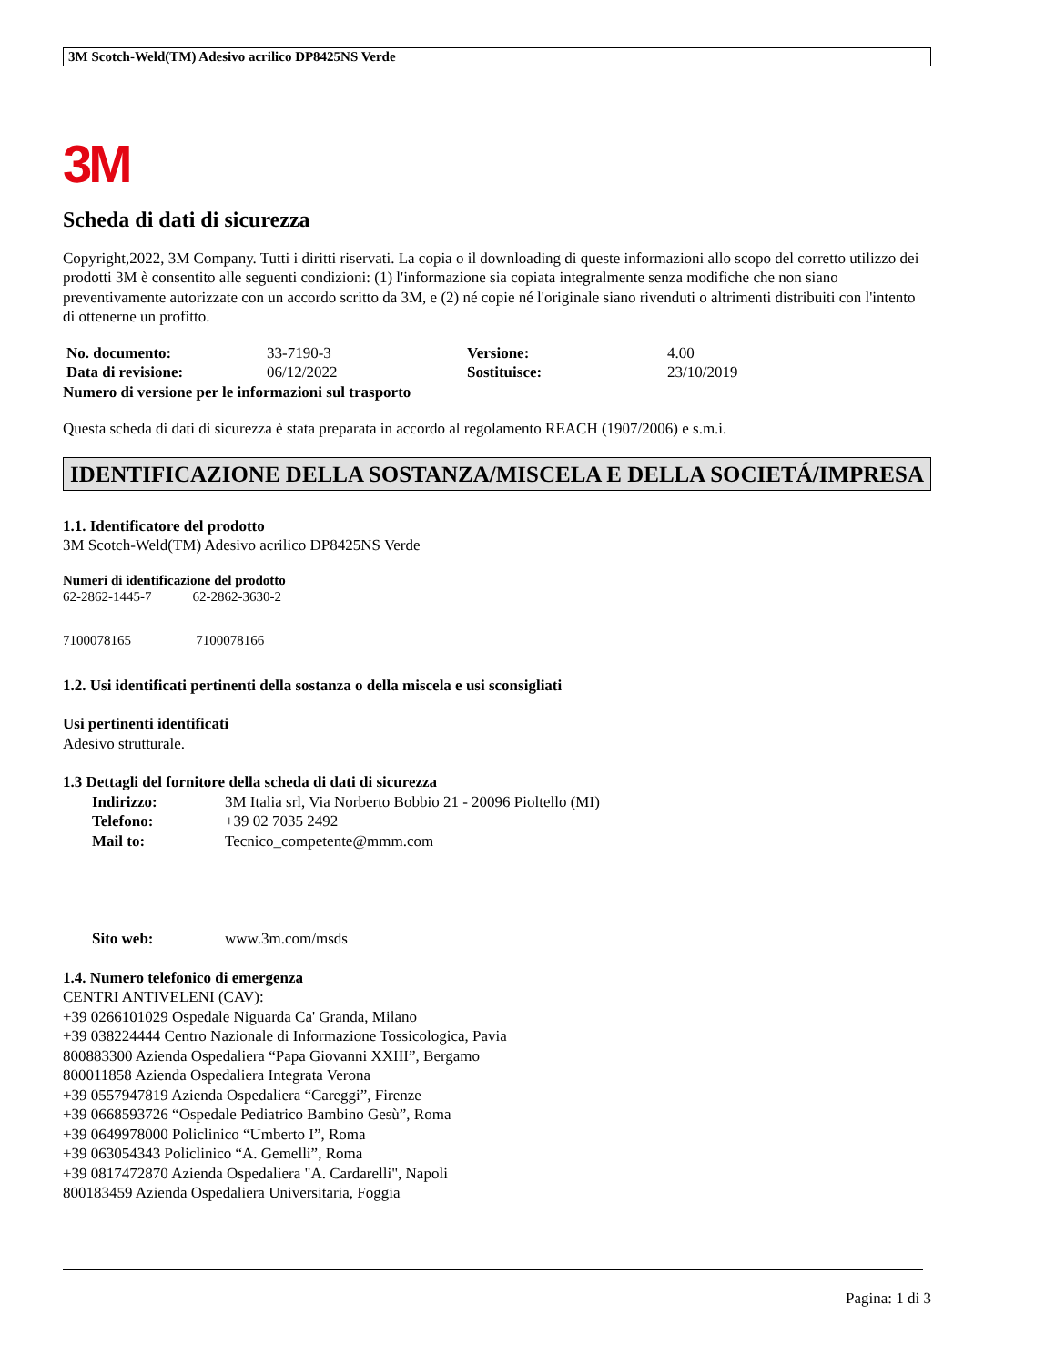3M Scotch-Weld(TM) Adesivo acrilico DP8425NS Verde
3M
Scheda di dati di sicurezza
Copyright,2022, 3M Company. Tutti i diritti riservati. La copia o il downloading di queste informazioni allo scopo del corretto utilizzo dei prodotti 3M è consentito alle seguenti condizioni: (1) l'informazione sia copiata integralmente senza modifiche che non siano preventivamente autorizzate con un accordo scritto da 3M, e (2) né copie né l'originale siano rivenduti o altrimenti distribuiti con l'intento di ottenerne un profitto.
| No. documento: | 33-7190-3 | Versione: | 4.00 |
| Data di revisione: | 06/12/2022 | Sostituisce: | 23/10/2019 |
Numero di versione per le informazioni sul trasporto
Questa scheda di dati di sicurezza è stata preparata in accordo al regolamento REACH (1907/2006) e s.m.i.
IDENTIFICAZIONE DELLA SOSTANZA/MISCELA E DELLA SOCIETÁ/IMPRESA
1.1. Identificatore del prodotto
3M Scotch-Weld(TM) Adesivo acrilico DP8425NS Verde
Numeri di identificazione del prodotto
62-2862-1445-7 62-2862-3630-2
7100078165 7100078166
1.2. Usi identificati pertinenti della sostanza o della miscela e usi sconsigliati
Usi pertinenti identificati
Adesivo strutturale.
1.3 Dettagli del fornitore della scheda di dati di sicurezza
| Indirizzo: | 3M Italia srl, Via Norberto Bobbio 21 - 20096 Pioltello (MI) |
| Telefono: | +39 02 7035 2492 |
| Mail to: | Tecnico_competente@mmm.com |
| Sito web: | www.3m.com/msds |
1.4. Numero telefonico di emergenza
CENTRI ANTIVELENI (CAV):
+39 0266101029 Ospedale Niguarda Ca' Granda, Milano
+39 038224444 Centro Nazionale di Informazione Tossicologica, Pavia
800883300 Azienda Ospedaliera “Papa Giovanni XXIII”, Bergamo
800011858 Azienda Ospedaliera Integrata Verona
+39 0557947819 Azienda Ospedaliera “Careggi”, Firenze
+39 0668593726 “Ospedale Pediatrico Bambino Gesù”, Roma
+39 0649978000 Policlinico “Umberto I”, Roma
+39 063054343 Policlinico “A. Gemelli”, Roma
+39 0817472870 Azienda Ospedaliera "A. Cardarelli", Napoli
800183459 Azienda Ospedaliera Universitaria, Foggia
Pagina: 1 di 3